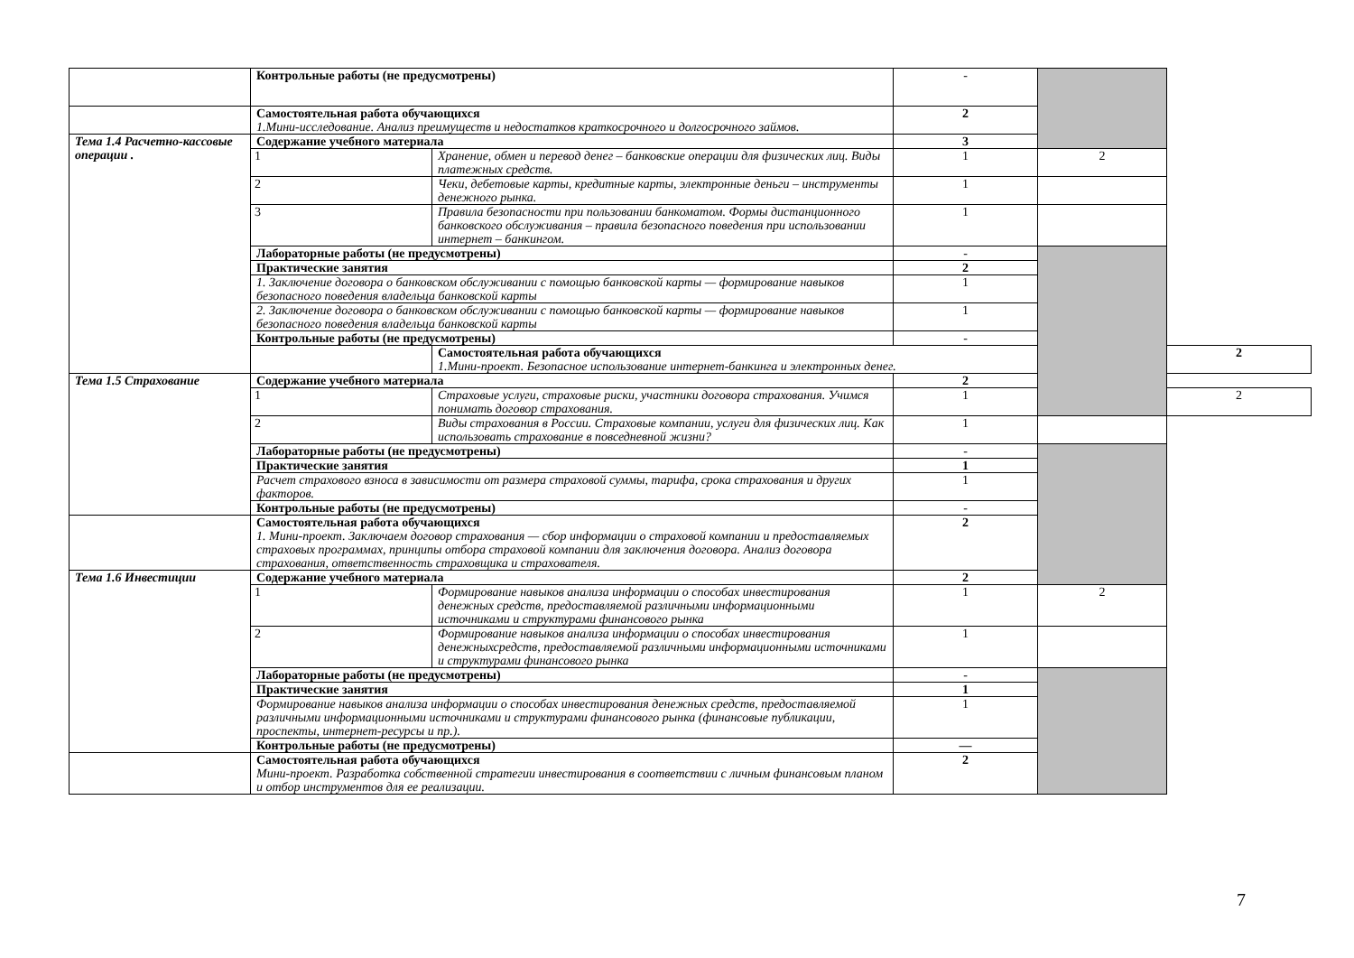| | Контрольные работы (не предусмотрены) | | - | | |
| | Самостоятельная работа обучающихся 1.Мини-исследование. Анализ преимуществ и недостатков краткосрочного и долгосрочного займов. | | 2 | | |
| Тема 1.4 Расчетно-кассовые операции . | Содержание учебного материала | | 3 | | |
| | 1 | Хранение, обмен и перевод денег – банковские операции для физических лиц. Виды платежных средств. | 1 | 2 | |
| | 2 | Чеки, дебетовые карты, кредитные карты, электронные деньги – инструменты денежного рынка. | 1 | | |
| | 3 | Правила безопасности при пользовании банкоматом. Формы дистанционного банковского обслуживания – правила безопасного поведения при использовании интернет – банкингом. | 1 | | |
| | Лабораторные работы (не предусмотрены) | | - | | |
| | Практические занятия | | 2 | | |
| | 1. Заключение договора о банковском обслуживании с помощью банковской карты — формирование навыков безопасного поведения владельца банковской карты | | 1 | | |
| | 2. Заключение договора о банковском обслуживании с помощью банковской карты — формирование навыков безопасного поведения владельца банковской карты | | 1 | | |
| | Контрольные работы (не предусмотрены) | | - | | |
| | | Самостоятельная работа обучающихся 1.Мини-проект. Безопасное использование интернет-банкинга и электронных денег. | | | 2 |
| Тема 1.5 Страхование | Содержание учебного материала | | 2 | | |
| | 1 | Страховые услуги, страховые риски, участники договора страхования. Учимся понимать договор страхования. | 1 | | 2 |
| | 2 | Виды страхования в России. Страховые компании, услуги для физических лиц. Как использовать страхование в повседневной жизни? | 1 | | |
| | Лабораторные работы (не предусмотрены) | | - | | |
| | Практические занятия | | 1 | | |
| | Расчет страхового взноса в зависимости от размера страховой суммы, тарифа, срока страхования и других факторов. | | 1 | | |
| | Контрольные работы (не предусмотрены) | | - | | |
| | Самостоятельная работа обучающихся 1. Мини-проект. Заключаем договор страхования — сбор информации о страховой компании и предоставляемых страховых программах, принципы отбора страховой компании для заключения договора. Анализ договора страхования, ответственность страховщика и страхователя. | | 2 | | |
| Тема 1.6 Инвестиции | Содержание учебного материала | | 2 | | |
| | 1 | Формирование навыков анализа информации о способах инвестирования денежных средств, предоставляемой различными информационными источниками и структурами финансового рынка | 1 | 2 | |
| | 2 | Формирование навыков анализа информации о способах инвестирования денежныхсредств, предоставляемой различными информационными источниками и структурами финансового рынка | 1 | | |
| | Лабораторные работы (не предусмотрены) | | - | | |
| | Практические занятия | | 1 | | |
| | Формирование навыков анализа информации о способах инвестирования денежных средств, предоставляемой различными информационными источниками и структурами финансового рынка (финансовые публикации, проспекты, интернет-ресурсы и пр.). | | 1 | | |
| | Контрольные работы (не предусмотрены) | | — | | |
| | Самостоятельная работа обучающихся Мини-проект. Разработка собственной стратегии инвестирования в соответствии с личным финансовым планом и отбор инструментов для ее реализации. | | 2 | | |
7